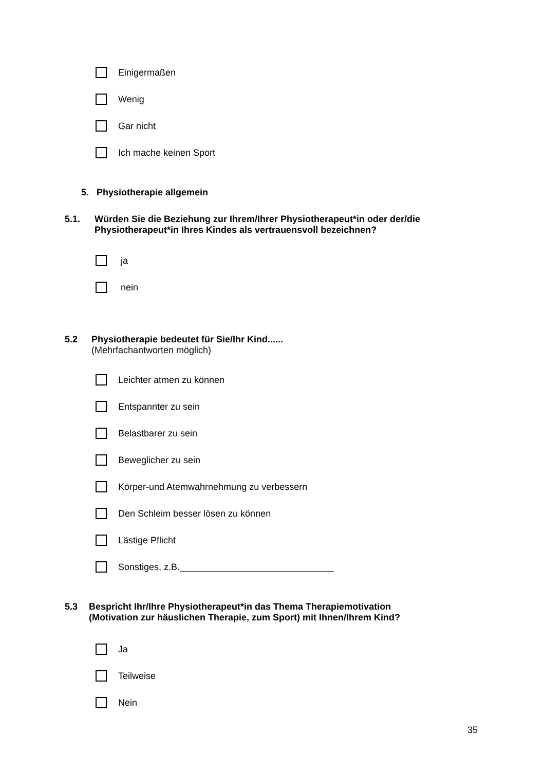Einigermaßen
Wenig
Gar nicht
Ich mache keinen Sport
5. Physiotherapie allgemein
5.1. Würden Sie die Beziehung zur Ihrem/Ihrer Physiotherapeut*in oder der/die
Physiotherapeut*in Ihres Kindes als vertrauensvoll bezeichnen?
ja
nein
5.2 Physiotherapie bedeutet für Sie/Ihr Kind......
(Mehrfachantworten möglich)
Leichter atmen zu können
Entspannter zu sein
Belastbarer zu sein
Beweglicher zu sein
Körper-und Atemwahrnehmung zu verbessern
Den Schleim besser lösen zu können
Lästige Pflicht
Sonstiges, z.B.______________________________
5.3 Bespricht Ihr/Ihre Physiotherapeut*in das Thema Therapiemotivation
(Motivation zur häuslichen Therapie, zum Sport) mit Ihnen/Ihrem Kind?
Ja
Teilweise
Nein
35